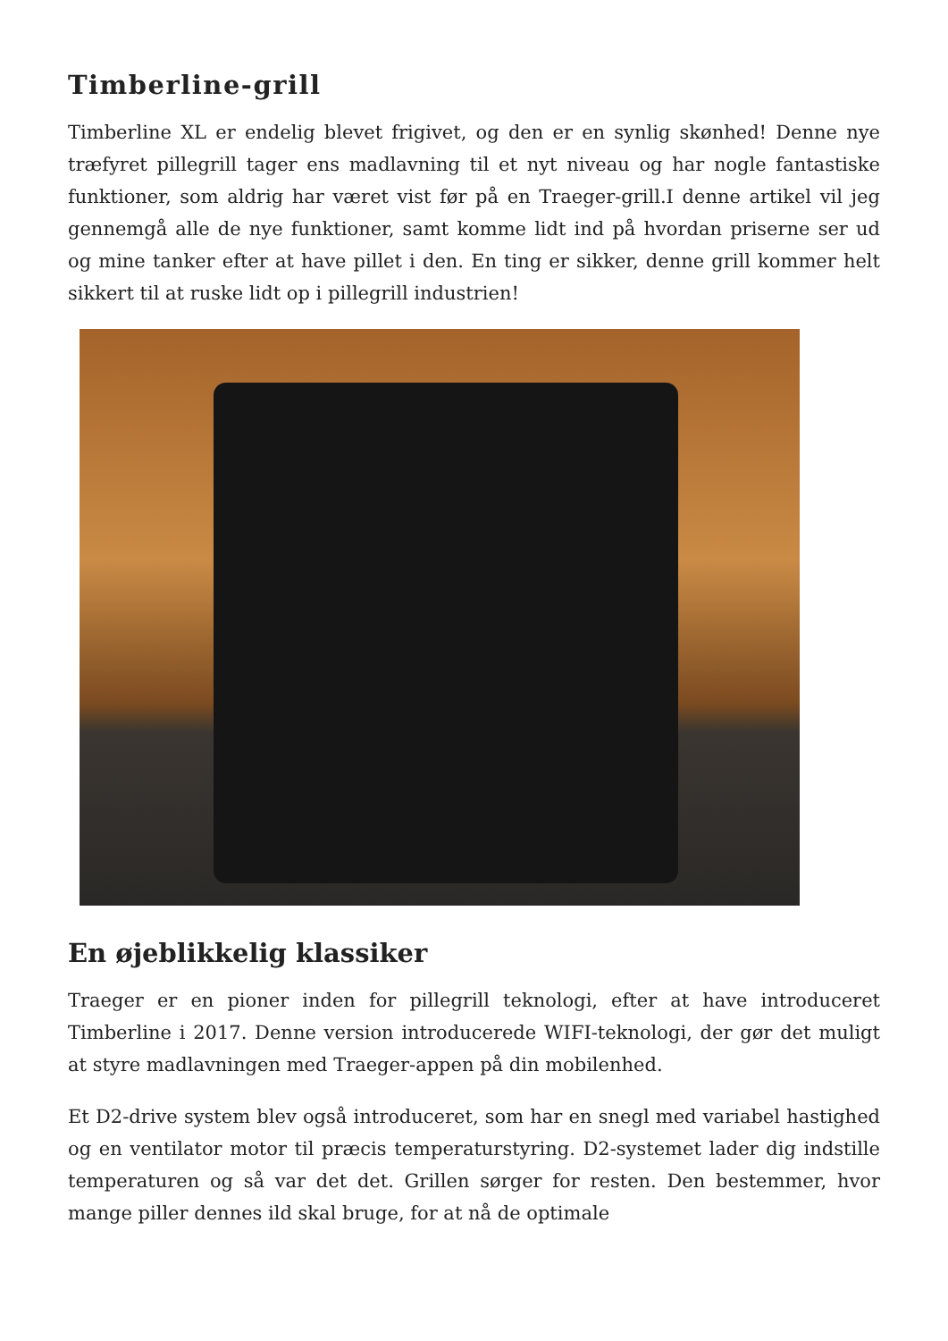Timberline-grill
Timberline XL er endelig blevet frigivet, og den er en synlig skønhed! Denne nye træfyret pillegrill tager ens madlavning til et nyt niveau og har nogle fantastiske funktioner, som aldrig har været vist før på en Traeger-grill.I denne artikel vil jeg gennemgå alle de nye funktioner, samt komme lidt ind på hvordan priserne ser ud og mine tanker efter at have pillet i den. En ting er sikker, denne grill kommer helt sikkert til at ruske lidt op i pillegrill industrien!
En øjeblikkelig klassiker
Traeger er en pioner inden for pillegrill teknologi, efter at have introduceret Timberline i 2017. Denne version introducerede WIFI-teknologi, der gør det muligt at styre madlavningen med Traeger-appen på din mobilenhed.
Et D2-drive system blev også introduceret, som har en snegl med variabel hastighed og en ventilator motor til præcis temperaturstyring. D2-systemet lader dig indstille temperaturen og så var det det. Grillen sørger for resten. Den bestemmer, hvor mange piller dennes ild skal bruge, for at nå de optimale